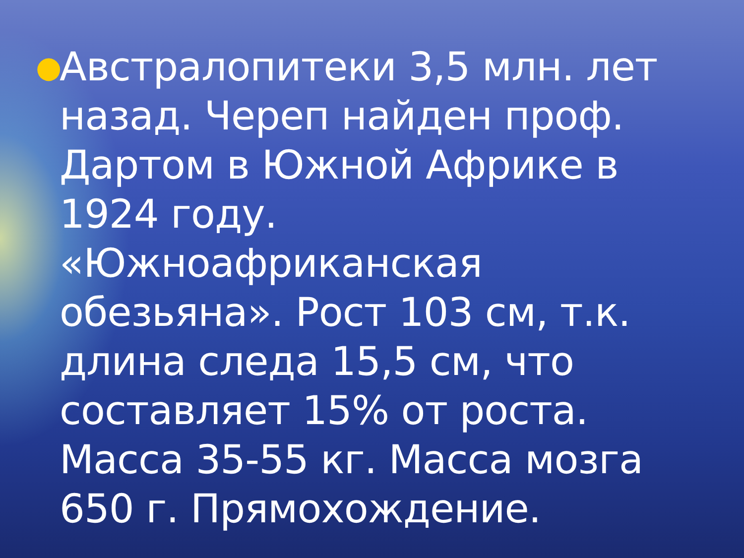●
Австралопитеки 3,5 млн. лет назад. Череп найден проф. Дартом в Южной Африке в 1924 году. «Южноафриканская обезьяна». Рост 103 см, т.к. длина следа 15,5 см, что составляет 15% от роста. Масса 35-55 кг. Масса мозга 650 г. Прямохождение.